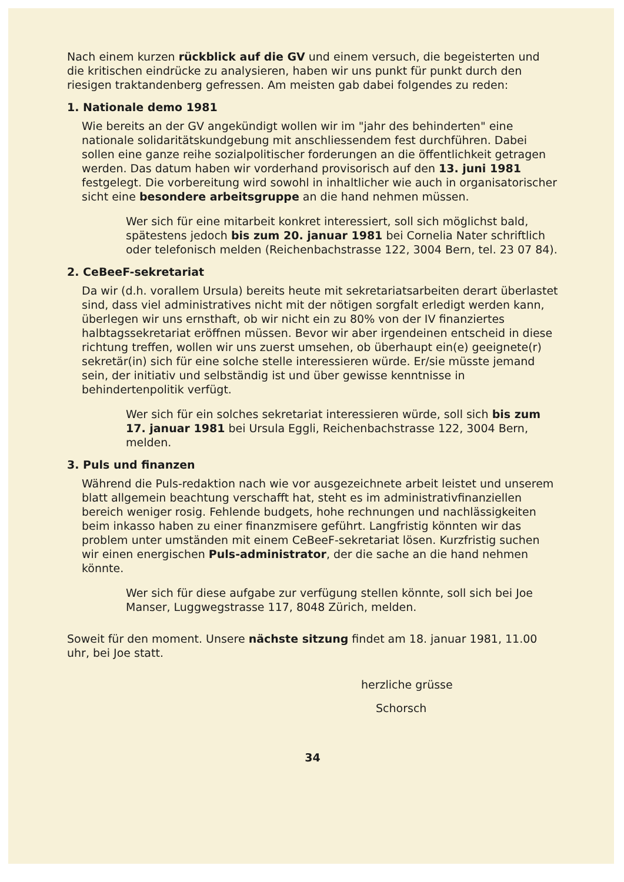Nach einem kurzen rückblick auf die GV und einem versuch, die begeisterten und die kritischen eindrücke zu analysieren, haben wir uns punkt für punkt durch den riesigen traktandenberg gefressen. Am meisten gab dabei folgendes zu reden:
1. Nationale demo 1981
Wie bereits an der GV angekündigt wollen wir im "jahr des behinderten" eine nationale solidaritätskundgebung mit anschliessendem fest durchführen. Dabei sollen eine ganze reihe sozialpolitischer forderungen an die öffentlichkeit getragen werden. Das datum haben wir vorderhand provisorisch auf den 13. juni 1981 festgelegt. Die vorbereitung wird sowohl in inhaltlicher wie auch in organisatorischer sicht eine besondere arbeitsgruppe an die hand nehmen müssen.
Wer sich für eine mitarbeit konkret interessiert, soll sich möglichst bald, spätestens jedoch bis zum 20. januar 1981 bei Cornelia Nater schriftlich oder telefonisch melden (Reichenbachstrasse 122, 3004 Bern, tel. 23 07 84).
2. CeBeeF-sekretariat
Da wir (d.h. vorallem Ursula) bereits heute mit sekretariatsarbeiten derart überlastet sind, dass viel administratives nicht mit der nötigen sorgfalt erledigt werden kann, überlegen wir uns ernsthaft, ob wir nicht ein zu 80% von der IV finanziertes halbtagssekretariat eröffnen müssen. Bevor wir aber irgendeinen entscheid in diese richtung treffen, wollen wir uns zuerst umsehen, ob überhaupt ein(e) geeignete(r) sekretär(in) sich für eine solche stelle interessieren würde. Er/sie müsste jemand sein, der initiativ und selbständig ist und über gewisse kenntnisse in behindertenpolitik verfügt.
Wer sich für ein solches sekretariat interessieren würde, soll sich bis zum 17. januar 1981 bei Ursula Eggli, Reichenbachstrasse 122, 3004 Bern, melden.
3. Puls und finanzen
Während die Puls-redaktion nach wie vor ausgezeichnete arbeit leistet und unserem blatt allgemein beachtung verschafft hat, steht es im administrativfinanziellen bereich weniger rosig. Fehlende budgets, hohe rechnungen und nachlässigkeiten beim inkasso haben zu einer finanzmisere geführt. Langfristig könnten wir das problem unter umständen mit einem CeBeeF-sekretariat lösen. Kurzfristig suchen wir einen energischen Puls-administrator, der die sache an die hand nehmen könnte.
Wer sich für diese aufgabe zur verfügung stellen könnte, soll sich bei Joe Manser, Luggwegstrasse 117, 8048 Zürich, melden.
Soweit für den moment. Unsere nächste sitzung findet am 18. januar 1981, 11.00 uhr, bei Joe statt.
herzliche grüsse
Schorsch
34